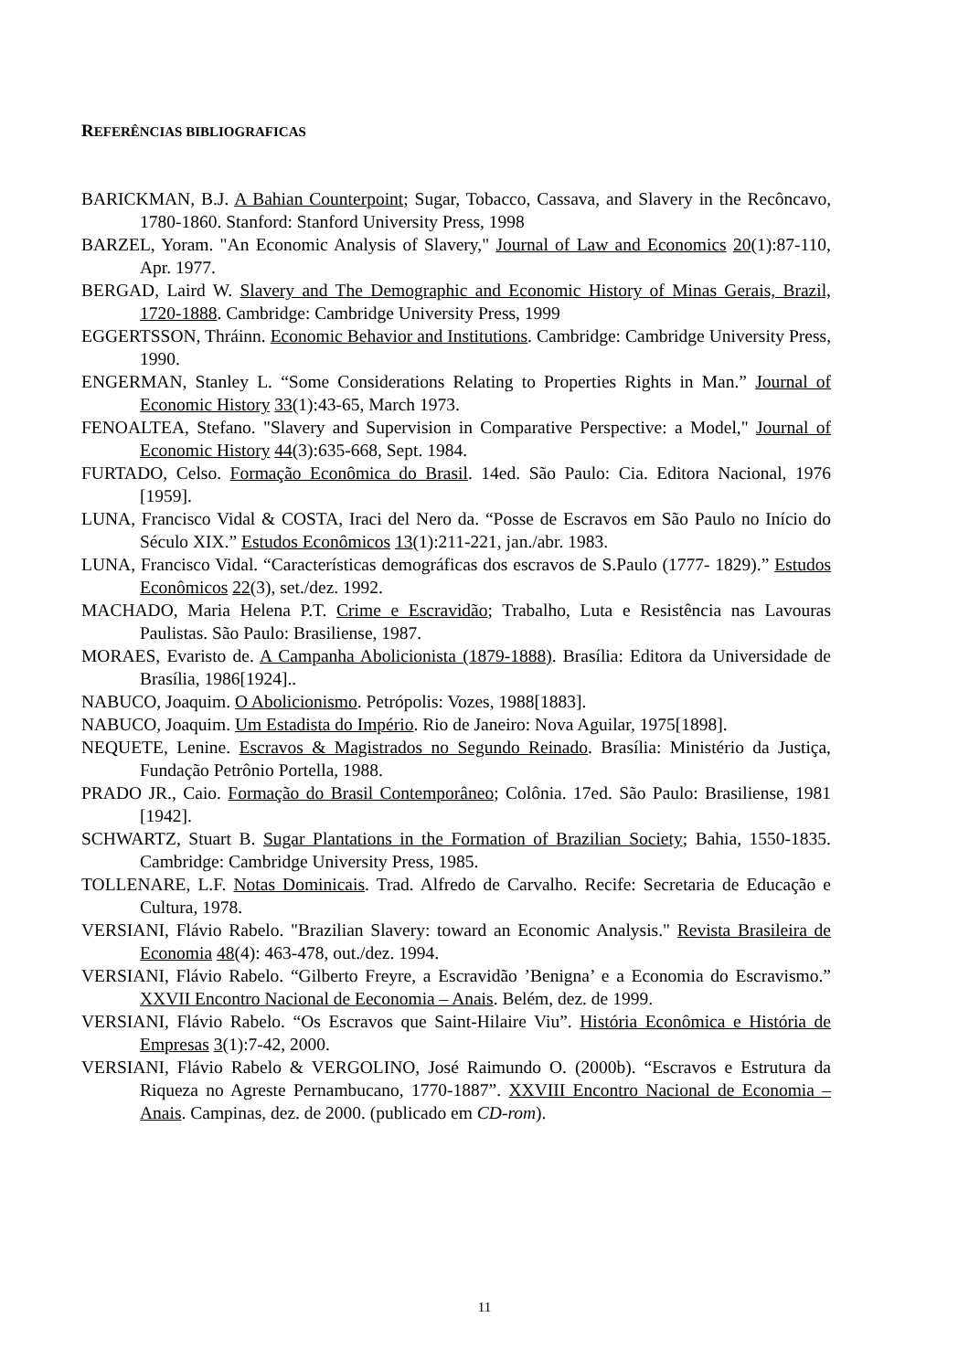REFERÊNCIAS BIBLIOGRAFICAS
BARICKMAN, B.J. A Bahian Counterpoint; Sugar, Tobacco, Cassava, and Slavery in the Recôncavo, 1780-1860. Stanford: Stanford University Press, 1998
BARZEL, Yoram. "An Economic Analysis of Slavery," Journal of Law and Economics 20(1):87-110, Apr. 1977.
BERGAD, Laird W. Slavery and The Demographic and Economic History of Minas Gerais, Brazil, 1720-1888. Cambridge: Cambridge University Press, 1999
EGGERTSSON, Thráinn. Economic Behavior and Institutions. Cambridge: Cambridge University Press, 1990.
ENGERMAN, Stanley L. “Some Considerations Relating to Properties Rights in Man.” Journal of Economic History 33(1):43-65, March 1973.
FENOALTEA, Stefano. "Slavery and Supervision in Comparative Perspective: a Model," Journal of Economic History 44(3):635-668, Sept. 1984.
FURTADO, Celso. Formação Econômica do Brasil. 14ed. São Paulo: Cia. Editora Nacional, 1976 [1959].
LUNA, Francisco Vidal & COSTA, Iraci del Nero da. “Posse de Escravos em São Paulo no Início do Século XIX.” Estudos Econômicos 13(1):211-221, jan./abr. 1983.
LUNA, Francisco Vidal. “Características demográficas dos escravos de S.Paulo (1777- 1829).” Estudos Econômicos 22(3), set./dez. 1992.
MACHADO, Maria Helena P.T. Crime e Escravidão; Trabalho, Luta e Resistência nas Lavouras Paulistas. São Paulo: Brasiliense, 1987.
MORAES, Evaristo de. A Campanha Abolicionista (1879-1888). Brasília: Editora da Universidade de Brasília, 1986[1924]..
NABUCO, Joaquim. O Abolicionismo. Petrópolis: Vozes, 1988[1883].
NABUCO, Joaquim. Um Estadista do Império. Rio de Janeiro: Nova Aguilar, 1975[1898].
NEQUETE, Lenine. Escravos & Magistrados no Segundo Reinado. Brasília: Ministério da Justiça, Fundação Petrônio Portella, 1988.
PRADO JR., Caio. Formação do Brasil Contemporâneo; Colônia. 17ed. São Paulo: Brasiliense, 1981 [1942].
SCHWARTZ, Stuart B. Sugar Plantations in the Formation of Brazilian Society; Bahia, 1550-1835. Cambridge: Cambridge University Press, 1985.
TOLLENARE, L.F. Notas Dominicais. Trad. Alfredo de Carvalho. Recife: Secretaria de Educação e Cultura, 1978.
VERSIANI, Flávio Rabelo. "Brazilian Slavery: toward an Economic Analysis." Revista Brasileira de Economia 48(4): 463-478, out./dez. 1994.
VERSIANI, Flávio Rabelo. “Gilberto Freyre, a Escravidão ’Benigna’ e a Economia do Escravismo.” XXVII Encontro Nacional de Eeconomia – Anais. Belém, dez. de 1999.
VERSIANI, Flávio Rabelo. “Os Escravos que Saint-Hilaire Viu”. História Econômica e História de Empresas 3(1):7-42, 2000.
VERSIANI, Flávio Rabelo & VERGOLINO, José Raimundo O. (2000b). “Escravos e Estrutura da Riqueza no Agreste Pernambucano, 1770-1887”. XXVIII Encontro Nacional de Economia – Anais. Campinas, dez. de 2000. (publicado em CD-rom).
11